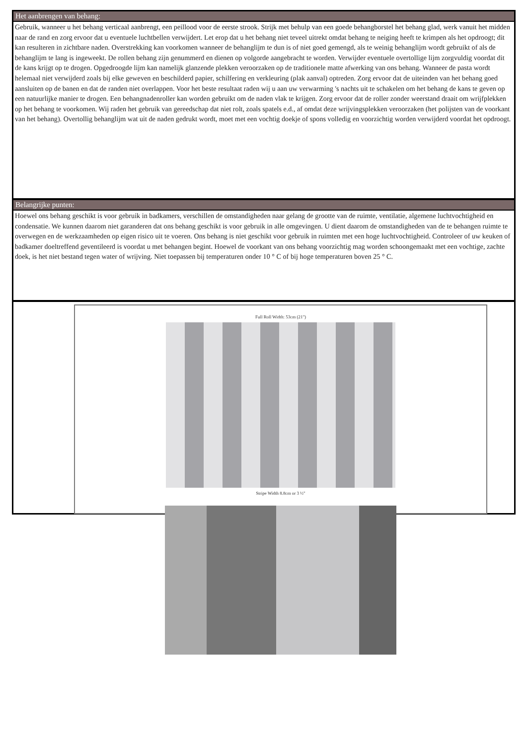Het aanbrengen van behang:
Gebruik, wanneer u het behang verticaal aanbrengt, een peillood voor de eerste strook. Strijk met behulp van een goede behangborstel het behang glad, werk vanuit het midden naar de rand en zorg ervoor dat u eventuele luchtbellen verwijdert. Let erop dat u het behang niet teveel uitrekt omdat behang te neiging heeft te krimpen als het opdroogt; dit kan resulteren in zichtbare naden. Overstrekking kan voorkomen wanneer de behanglijm te dun is of niet goed gemengd, als te weinig behanglijm wordt gebruikt of als de behanglijm te lang is ingeweekt. De rollen behang zijn genummerd en dienen op volgorde aangebracht te worden. Verwijder eventuele overtollige lijm zorgvuldig voordat dit de kans krijgt op te drogen. Opgedroogde lijm kan namelijk glanzende plekken veroorzaken op de traditionele matte afwerking van ons behang. Wanneer de pasta wordt helemaal niet verwijderd zoals bij elke geweven en beschilderd papier, schilfering en verkleuring (plak aanval) optreden. Zorg ervoor dat de uiteinden van het behang goed aansluiten op de banen en dat de randen niet overlappen. Voor het beste resultaat raden wij u aan uw verwarming 's nachts uit te schakelen om het behang de kans te geven op een natuurlijke manier te drogen. Een behangnadenroller kan worden gebruikt om de naden vlak te krijgen. Zorg ervoor dat de roller zonder weerstand draait om wrijfplekken op het behang te voorkomen. Wij raden het gebruik van gereedschap dat niet rolt, zoals spatels e.d., af omdat deze wrijvingsplekken veroorzaken (het polijsten van de voorkant van het behang). Overtollig behanglijm wat uit de naden gedrukt wordt, moet met een vochtig doekje of spons volledig en voorzichtig worden verwijderd voordat het opdroogt.
Belangrijke punten:
Hoewel ons behang geschikt is voor gebruik in badkamers, verschillen de omstandigheden naar gelang de grootte van de ruimte, ventilatie, algemene luchtvochtigheid en condensatie. We kunnen daarom niet garanderen dat ons behang geschikt is voor gebruik in alle omgevingen. U dient daarom de omstandigheden van de te behangen ruimte te overwegen en de werkzaamheden op eigen risico uit te voeren. Ons behang is niet geschikt voor gebruik in ruimten met een hoge luchtvochtigheid. Controleer of uw keuken of badkamer doeltreffend geventileerd is voordat u met behangen begint. Hoewel de voorkant van ons behang voorzichtig mag worden schoongemaakt met een vochtige, zachte doek, is het niet bestand tegen water of wrijving. Niet toepassen bij temperaturen onder 10 ° C of bij hoge temperaturen boven 25 ° C.
Full Roll Width: 53cm (21")
Stripe Width 8.8cm or 3 ½"